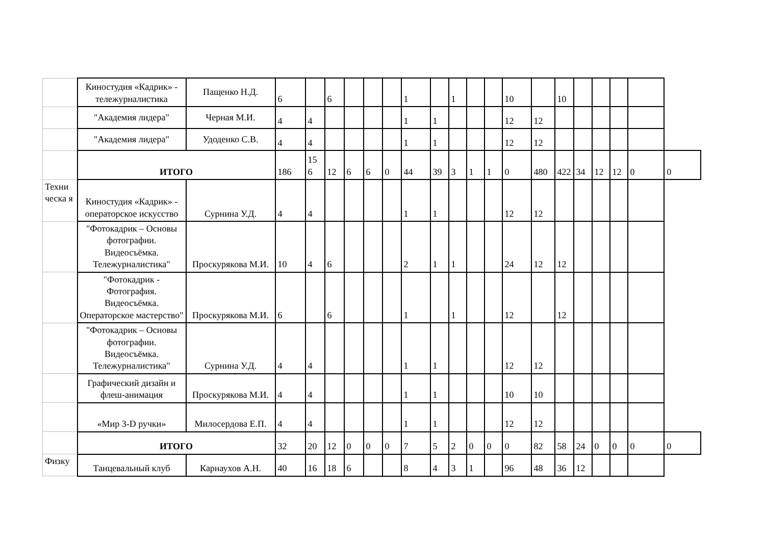| | Киностудия «Кадрик» - тележурналистика | Пащенко Н.Д. | 6 | | 6 | | | | 1 | | 1 | | | 10 | | 10 | | | | | |
| | "Академия лидера" | Черная М.И. | 4 | 4 | | | | | 1 | 1 | | | | 12 | 12 | | | | | | |
| | "Академия лидера" | Удоденко С.В. | 4 | 4 | | | | | 1 | 1 | | | | 12 | 12 | | | | | | |
| | ИТОГО | | 186 | 15 6 | 12 | 6 | 6 | 0 | 44 | 39 | 3 | 1 | 1 | 0 | 480 | 422 | 34 | 12 | 12 | 0 | 0 |
| Техни ческа я | Киностудия «Кадрик» - операторское искусство | Сурнина У.Д. | 4 | 4 | | | | | 1 | 1 | | | | 12 | 12 | | | | | | |
| | "Фотокадрик – Основы фотографии. Видеосъёмка. Тележурналистика" | Проскурякова М.И. | 10 | 4 | 6 | | | | 2 | 1 | 1 | | | 24 | 12 | 12 | | | | | |
| | "Фотокадрик - Фотография. Видеосъёмка. Операторское мастерство" | Проскурякова М.И. | 6 | | 6 | | | | 1 | | 1 | | | 12 | | 12 | | | | | |
| | "Фотокадрик – Основы фотографии. Видеосъёмка. Тележурналистика" | Сурнина У.Д. | 4 | 4 | | | | | 1 | 1 | | | | 12 | 12 | | | | | | |
| | Графический дизайн и флеш-анимация | Проскурякова М.И. | 4 | 4 | | | | | 1 | 1 | | | | 10 | 10 | | | | | | |
| | «Мир 3-D ручки» | Милосердова Е.П. | 4 | 4 | | | | | 1 | 1 | | | | 12 | 12 | | | | | | |
| | ИТОГО | | 32 | 20 | 12 | 0 | 0 | 0 | 7 | 5 | 2 | 0 | 0 | 0 | 82 | 58 | 24 | 0 | 0 | 0 | 0 |
| Физку | Танцевальный клуб | Карнаухов А.Н. | 40 | 16 | 18 | 6 | | | 8 | 4 | 3 | 1 | | 96 | 48 | 36 | 12 | | | | |